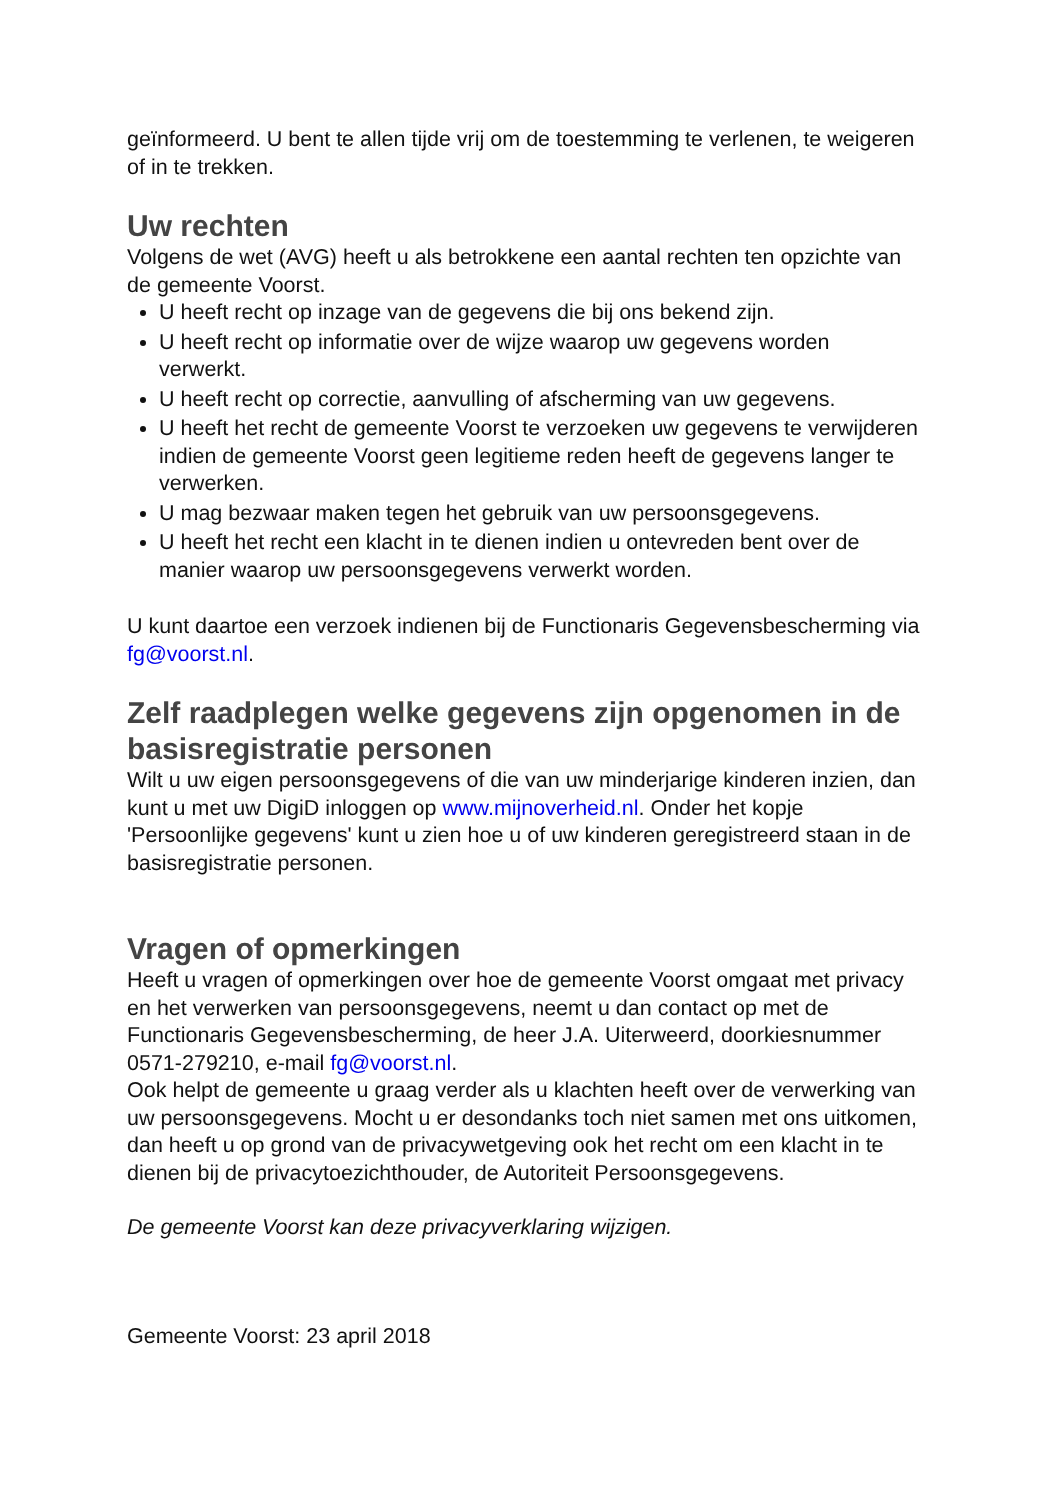geïnformeerd. U bent te allen tijde vrij om de toestemming te verlenen, te weigeren of in te trekken.
Uw rechten
Volgens de wet (AVG) heeft u als betrokkene een aantal rechten ten opzichte van de gemeente Voorst.
U heeft recht op inzage van de gegevens die bij ons bekend zijn.
U heeft recht op informatie over de wijze waarop uw gegevens worden verwerkt.
U heeft recht op correctie, aanvulling of afscherming van uw gegevens.
U heeft het recht de gemeente Voorst te verzoeken uw gegevens te verwijderen indien de gemeente Voorst geen legitieme reden heeft de gegevens langer te verwerken.
U mag bezwaar maken tegen het gebruik van uw persoonsgegevens.
U heeft het recht een klacht in te dienen indien u ontevreden bent over de manier waarop uw persoonsgegevens verwerkt worden.
U kunt daartoe een verzoek indienen bij de Functionaris Gegevensbescherming via fg@voorst.nl.
Zelf raadplegen welke gegevens zijn opgenomen in de basisregistratie personen
Wilt u uw eigen persoonsgegevens of die van uw minderjarige kinderen inzien, dan kunt u met uw DigiD inloggen op www.mijnoverheid.nl. Onder het kopje 'Persoonlijke gegevens' kunt u zien hoe u of uw kinderen geregistreerd staan in de basisregistratie personen.
Vragen of opmerkingen
Heeft u vragen of opmerkingen over hoe de gemeente Voorst omgaat met privacy en het verwerken van persoonsgegevens, neemt u dan contact op met de Functionaris Gegevensbescherming, de heer J.A. Uiterweerd, doorkiesnummer 0571-279210, e-mail fg@voorst.nl.
Ook helpt de gemeente u graag verder als u klachten heeft over de verwerking van uw persoonsgegevens. Mocht u er desondanks toch niet samen met ons uitkomen, dan heeft u op grond van de privacywetgeving ook het recht om een klacht in te dienen bij de privacytoezichthouder, de Autoriteit Persoonsgegevens.
De gemeente Voorst kan deze privacyverklaring wijzigen.
Gemeente Voorst: 23 april 2018